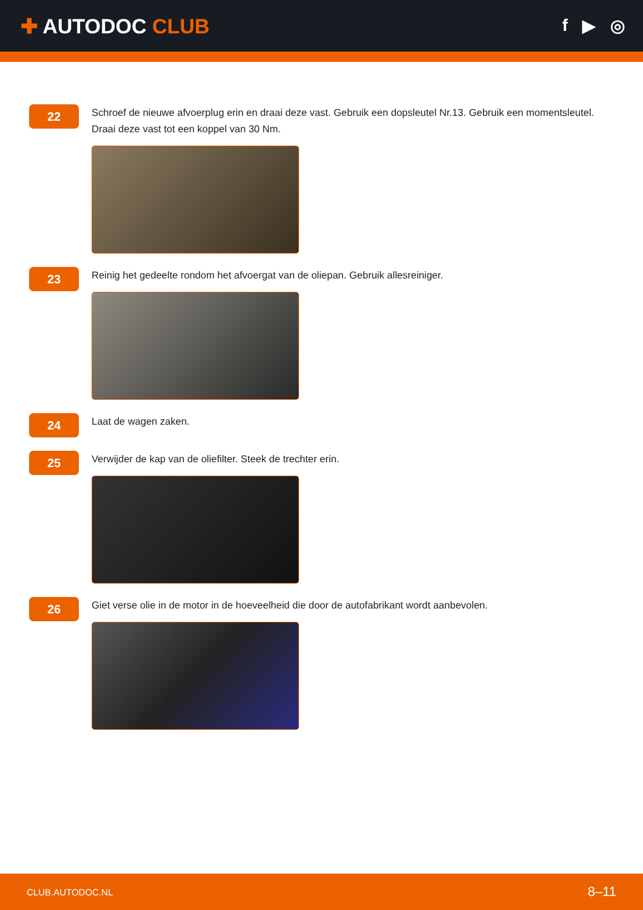✚ AUTODOC CLUB
f ▶ ◎
22
Schroef de nieuwe afvoerplug erin en draai deze vast. Gebruik een dopsleutel Nr.13. Gebruik een momentsleutel. Draai deze vast tot een koppel van 30 Nm.
23
Reinig het gedeelte rondom het afvoergat van de oliepan. Gebruik allesreiniger.
24
Laat de wagen zaken.
25
Verwijder de kap van de oliefilter. Steek de trechter erin.
26
Giet verse olie in de motor in de hoeveelheid die door de autofabrikant wordt aanbevolen.
CLUB.AUTODOC.NL 8–11